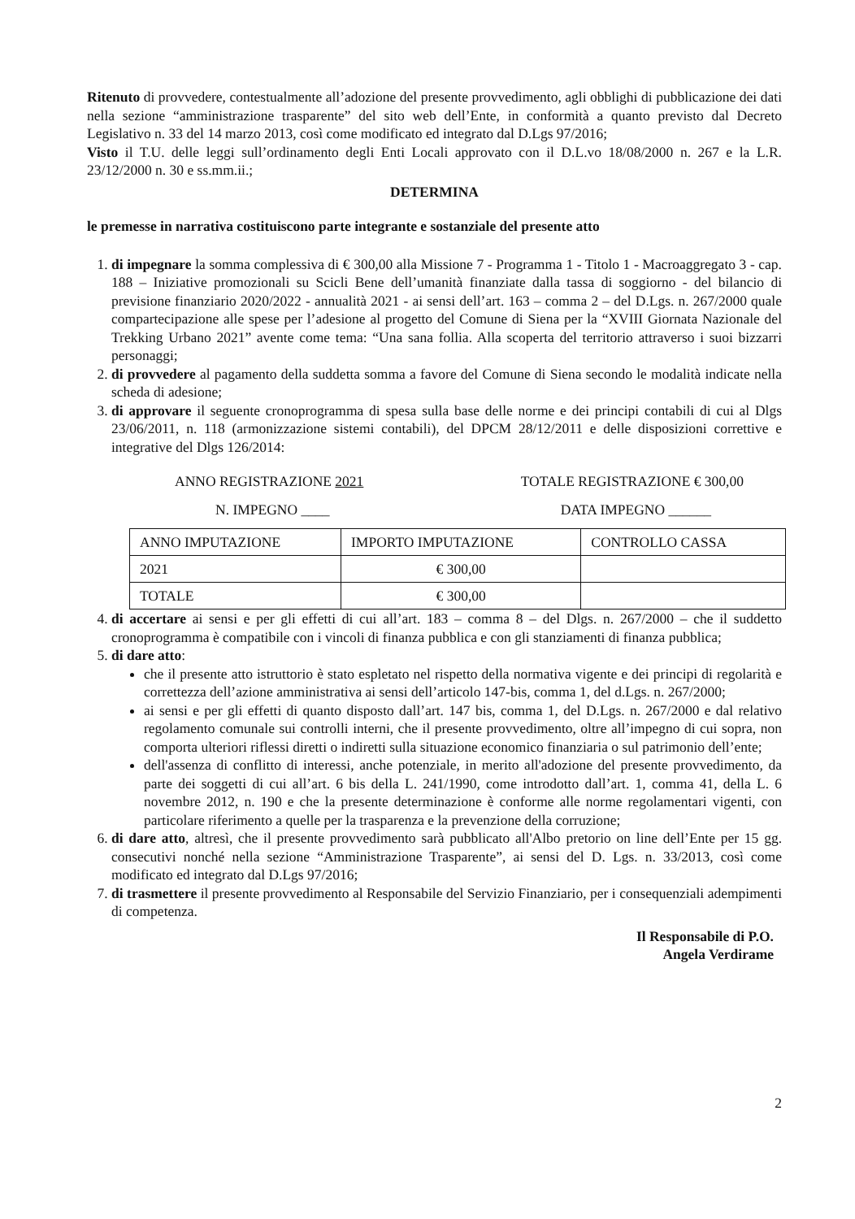Ritenuto di provvedere, contestualmente all’adozione del presente provvedimento, agli obblighi di pubblicazione dei dati nella sezione “amministrazione trasparente” del sito web dell’Ente, in conformità a quanto previsto dal Decreto Legislativo n. 33 del 14 marzo 2013, così come modificato ed integrato dal D.Lgs 97/2016;
Visto il T.U. delle leggi sull’ordinamento degli Enti Locali approvato con il D.L.vo 18/08/2000 n. 267 e la L.R. 23/12/2000 n. 30 e ss.mm.ii.;
DETERMINA
le premesse in narrativa costituiscono parte integrante e sostanziale del presente atto
1. di impegnare la somma complessiva di € 300,00 alla Missione 7 - Programma 1 - Titolo 1 - Macroaggregato 3 - cap. 188 – Iniziative promozionali su Scicli Bene dell’umanità finanziate dalla tassa di soggiorno - del bilancio di previsione finanziario 2020/2022 - annualità 2021 - ai sensi dell’art. 163 – comma 2 – del D.Lgs. n. 267/2000 quale compartecipazione alle spese per l’adesione al progetto del Comune di Siena per la “XVIII Giornata Nazionale del Trekking Urbano 2021” avente come tema: “Una sana follia. Alla scoperta del territorio attraverso i suoi bizzarri personaggi;
2. di provvedere al pagamento della suddetta somma a favore del Comune di Siena secondo le modalità indicate nella scheda di adesione;
3. di approvare il seguente cronoprogramma di spesa sulla base delle norme e dei principi contabili di cui al Dlgs 23/06/2011, n. 118 (armonizzazione sistemi contabili), del DPCM 28/12/2011 e delle disposizioni correttive e integrative del Dlgs 126/2014:
ANNO REGISTRAZIONE 2021 TOTALE REGISTRAZIONE € 300,00
N. IMPEGNO ____ DATA IMPEGNO ______
| ANNO IMPUTAZIONE | IMPORTO IMPUTAZIONE | CONTROLLO CASSA |
| 2021 | € 300,00 | |
| TOTALE | € 300,00 | |
4. di accertare ai sensi e per gli effetti di cui all’art. 183 – comma 8 – del Dlgs. n. 267/2000 – che il suddetto cronoprogramma è compatibile con i vincoli di finanza pubblica e con gli stanziamenti di finanza pubblica;
5. di dare atto:
che il presente atto istruttorio è stato espletato nel rispetto della normativa vigente e dei principi di regolarità e correttezza dell’azione amministrativa ai sensi dell’articolo 147-bis, comma 1, del d.Lgs. n. 267/2000;
ai sensi e per gli effetti di quanto disposto dall’art. 147 bis, comma 1, del D.Lgs. n. 267/2000 e dal relativo regolamento comunale sui controlli interni, che il presente provvedimento, oltre all’impegno di cui sopra, non comporta ulteriori riflessi diretti o indiretti sulla situazione economico finanziaria o sul patrimonio dell’ente;
dell'assenza di conflitto di interessi, anche potenziale, in merito all'adozione del presente provvedimento, da parte dei soggetti di cui all’art. 6 bis della L. 241/1990, come introdotto dall’art. 1, comma 41, della L. 6 novembre 2012, n. 190 e che la presente determinazione è conforme alle norme regolamentari vigenti, con particolare riferimento a quelle per la trasparenza e la prevenzione della corruzione;
6. di dare atto, altresì, che il presente provvedimento sarà pubblicato all'Albo pretorio on line dell’Ente per 15 gg. consecutivi nonché nella sezione “Amministrazione Trasparente”, ai sensi del D. Lgs. n. 33/2013, così come modificato ed integrato dal D.Lgs 97/2016;
7. di trasmettere il presente provvedimento al Responsabile del Servizio Finanziario, per i consequenziali adempimenti di competenza.
Il Responsabile di P.O.
Angela Verdirame
2